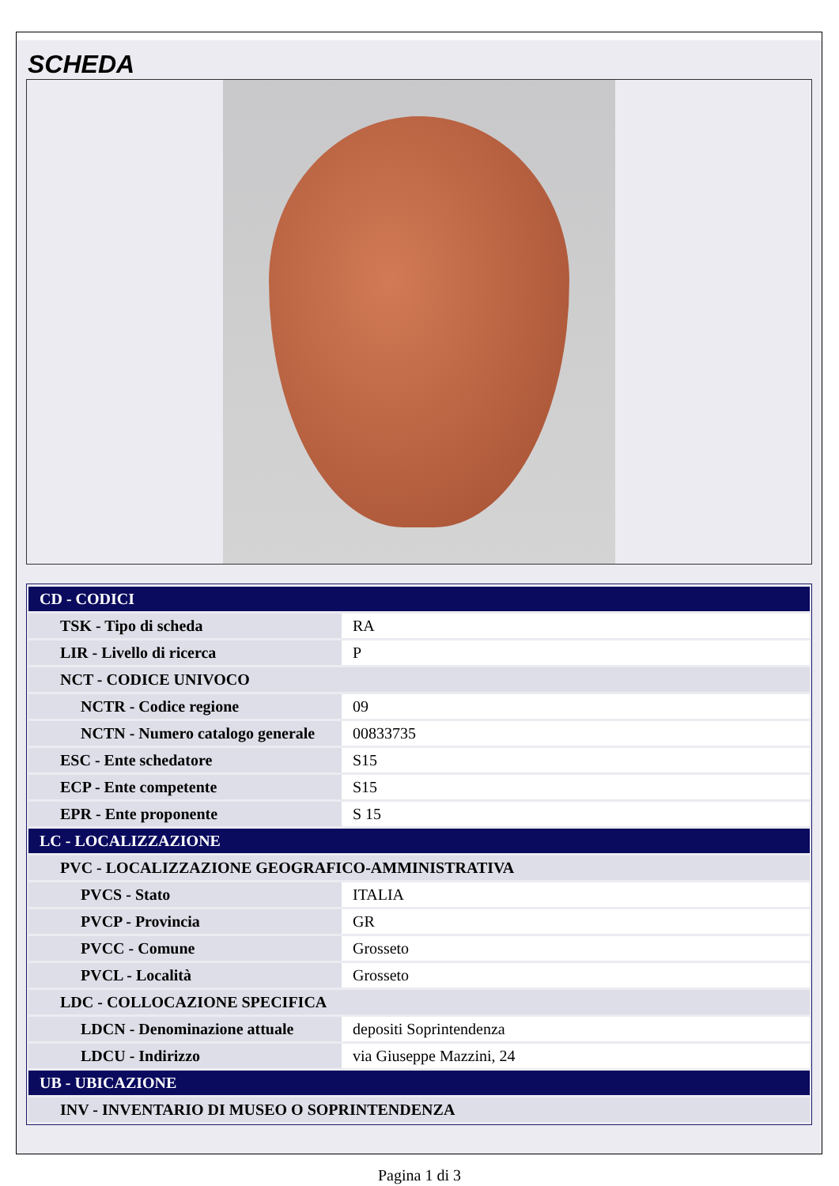SCHEDA
| CD - CODICI | |
| TSK - Tipo di scheda | RA |
| LIR - Livello di ricerca | P |
| NCT - CODICE UNIVOCO | |
| NCTR - Codice regione | 09 |
| NCTN - Numero catalogo generale | 00833735 |
| ESC - Ente schedatore | S15 |
| ECP - Ente competente | S15 |
| EPR - Ente proponente | S 15 |
| LC - LOCALIZZAZIONE | |
| PVC - LOCALIZZAZIONE GEOGRAFICO-AMMINISTRATIVA | |
| PVCS - Stato | ITALIA |
| PVCP - Provincia | GR |
| PVCC - Comune | Grosseto |
| PVCL - Località | Grosseto |
| LDC - COLLOCAZIONE SPECIFICA | |
| LDCN - Denominazione attuale | depositi Soprintendenza |
| LDCU - Indirizzo | via Giuseppe Mazzini, 24 |
| UB - UBICAZIONE | |
| INV - INVENTARIO DI MUSEO O SOPRINTENDENZA | |
Pagina 1 di 3